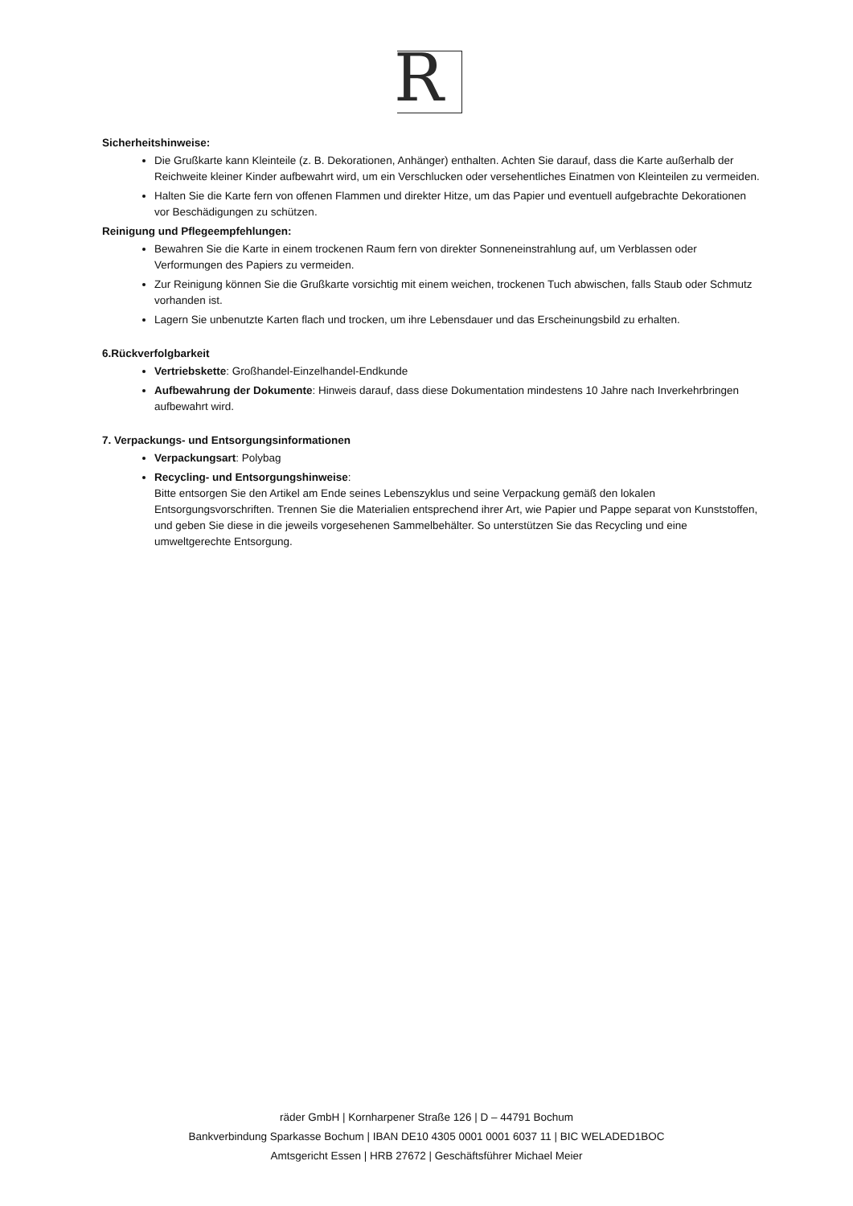R
Sicherheitshinweise:
Die Grußkarte kann Kleinteile (z. B. Dekorationen, Anhänger) enthalten. Achten Sie darauf, dass die Karte außerhalb der Reichweite kleiner Kinder aufbewahrt wird, um ein Verschlucken oder versehentliches Einatmen von Kleinteilen zu vermeiden.
Halten Sie die Karte fern von offenen Flammen und direkter Hitze, um das Papier und eventuell aufgebrachte Dekorationen vor Beschädigungen zu schützen.
Reinigung und Pflegeempfehlungen:
Bewahren Sie die Karte in einem trockenen Raum fern von direkter Sonneneinstrahlung auf, um Verblassen oder Verformungen des Papiers zu vermeiden.
Zur Reinigung können Sie die Grußkarte vorsichtig mit einem weichen, trockenen Tuch abwischen, falls Staub oder Schmutz vorhanden ist.
Lagern Sie unbenutzte Karten flach und trocken, um ihre Lebensdauer und das Erscheinungsbild zu erhalten.
6.Rückverfolgbarkeit
Vertriebskette: Großhandel-Einzelhandel-Endkunde
Aufbewahrung der Dokumente: Hinweis darauf, dass diese Dokumentation mindestens 10 Jahre nach Inverkehrbringen aufbewahrt wird.
7. Verpackungs- und Entsorgungsinformationen
Verpackungsart: Polybag
Recycling- und Entsorgungshinweise:
Bitte entsorgen Sie den Artikel am Ende seines Lebenszyklus und seine Verpackung gemäß den lokalen Entsorgungsvorschriften. Trennen Sie die Materialien entsprechend ihrer Art, wie Papier und Pappe separat von Kunststoffen, und geben Sie diese in die jeweils vorgesehenen Sammelbehälter. So unterstützen Sie das Recycling und eine umweltgerechte Entsorgung.
räder GmbH | Kornharpener Straße 126 | D – 44791 Bochum
Bankverbindung Sparkasse Bochum | IBAN DE10 4305 0001 0001 6037 11 | BIC WELADED1BOC
Amtsgericht Essen | HRB 27672 | Geschäftsführer Michael Meier